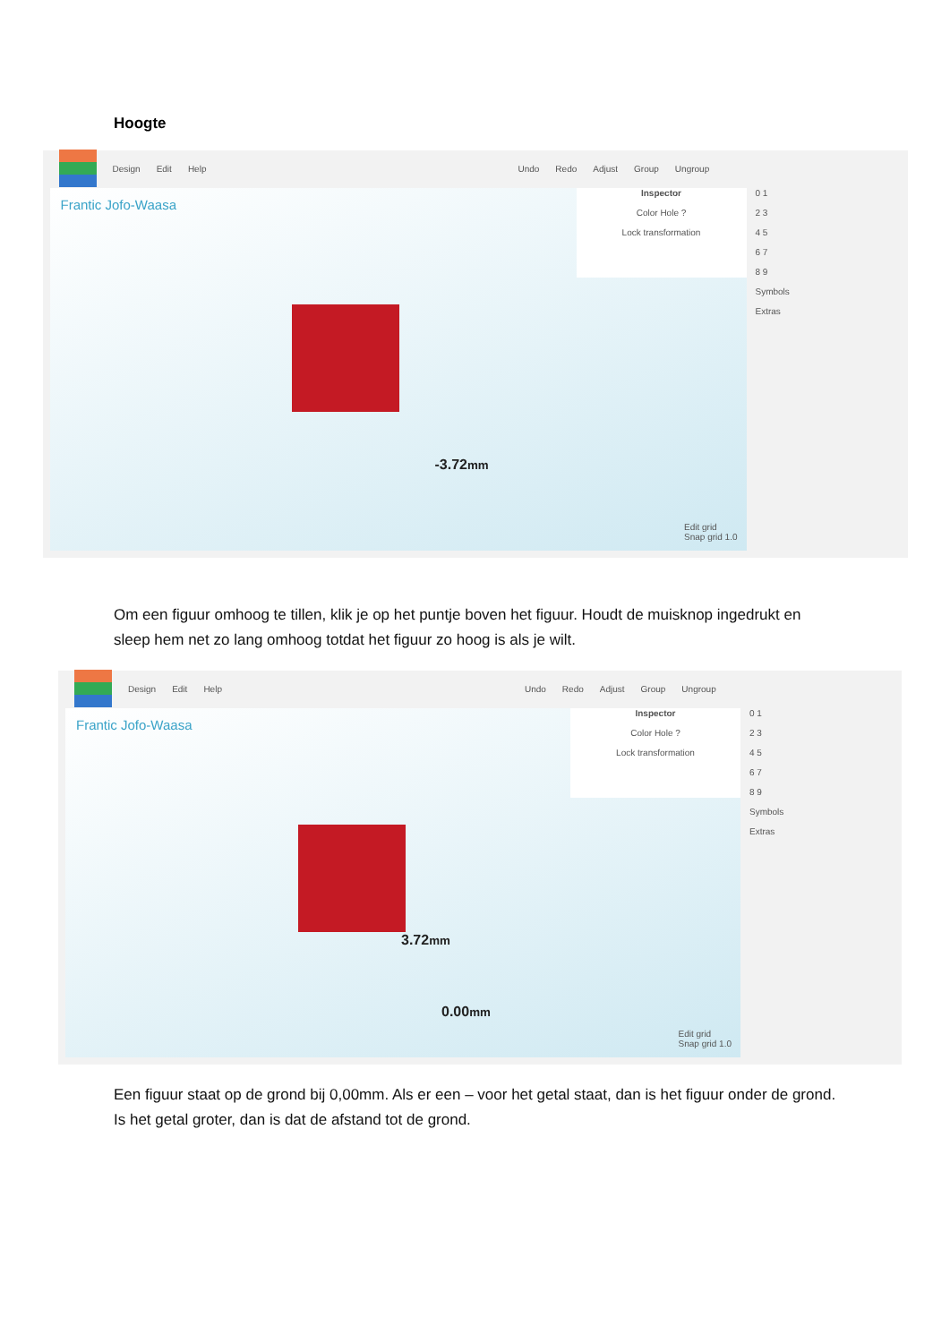Hoogte
Design Edit Help Undo Redo Adjust Group Ungroup
Frantic Jofo-Waasa
Inspector
Color Hole ?
Lock transformation
-3.72mm
Edit grid
Snap grid 1.0
0 1
2 3
4 5
6 7
8 9
Symbols
Extras
Om een figuur omhoog te tillen, klik je op het puntje boven het figuur. Houdt de muisknop ingedrukt en sleep hem net zo lang omhoog totdat het figuur zo hoog is als je wilt.
Design Edit Help Undo Redo Adjust Group Ungroup
Frantic Jofo-Waasa
Inspector
Color Hole ?
Lock transformation
3.72mm
0.00mm
Edit grid
Snap grid 1.0
0 1
2 3
4 5
6 7
8 9
Symbols
Extras
Een figuur staat op de grond bij 0,00mm. Als er een – voor het getal staat, dan is het figuur onder de grond. Is het getal groter, dan is dat de afstand tot de grond.